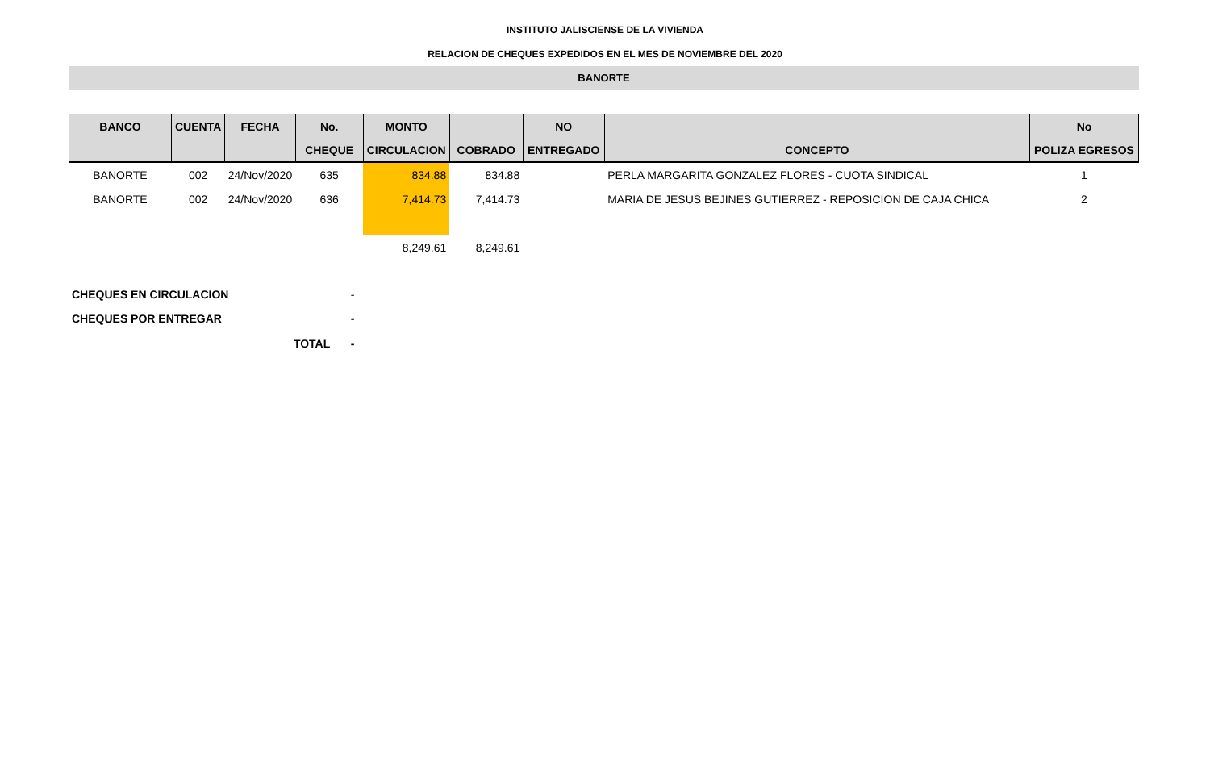INSTITUTO JALISCIENSE DE LA VIVIENDA
RELACION DE CHEQUES EXPEDIDOS EN EL MES DE NOVIEMBRE DEL 2020
BANORTE
| BANCO | CUENTA | FECHA | No. | MONTO | | NO | | No |
| --- | --- | --- | --- | --- | --- | --- | --- | --- |
| | | | CHEQUE | CIRCULACION | COBRADO | ENTREGADO | CONCEPTO | POLIZA EGRESOS |
| BANORTE | 002 | 24/Nov/2020 | 635 | 834.88 | 834.88 | | PERLA MARGARITA GONZALEZ FLORES - CUOTA SINDICAL | 1 |
| BANORTE | 002 | 24/Nov/2020 | 636 | 7,414.73 | 7,414.73 | | MARIA DE JESUS BEJINES GUTIERREZ - REPOSICION DE CAJA CHICA | 2 |
| | | | | 8,249.61 | 8,249.61 | | | |
| CHEQUES EN CIRCULACION | | - |
| CHEQUES POR ENTREGAR | | - |
| | TOTAL | - |